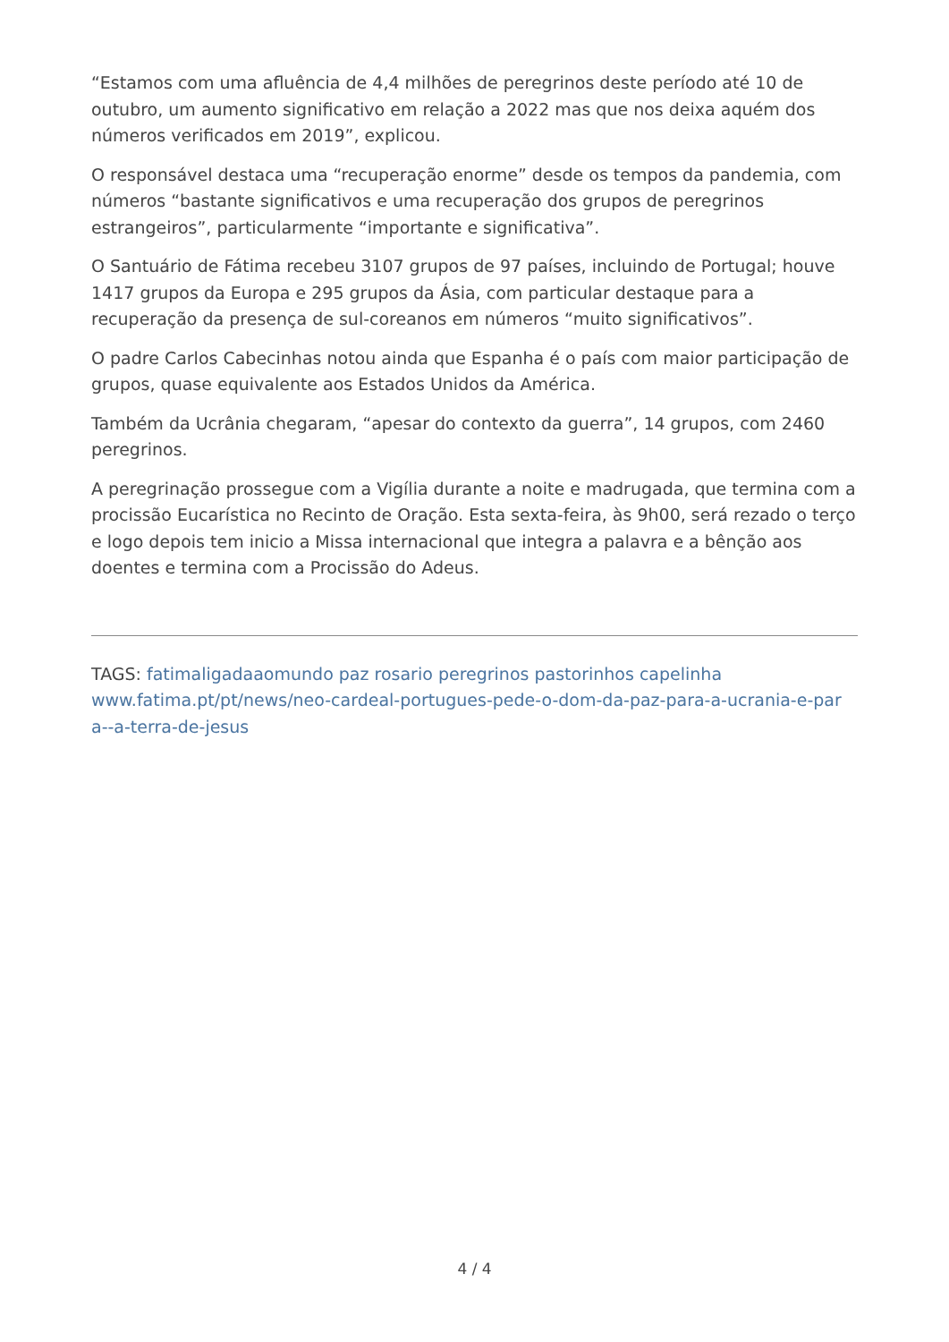“Estamos com uma afluência de 4,4 milhões de peregrinos deste período até 10 de outubro, um aumento significativo em relação a 2022 mas que nos deixa aquém dos números verificados em 2019”, explicou.
O responsável destaca uma “recuperação enorme” desde os tempos da pandemia, com números “bastante significativos e uma recuperação dos grupos de peregrinos estrangeiros”, particularmente “importante e significativa”.
O Santuário de Fátima recebeu 3107 grupos de 97 países, incluindo de Portugal; houve 1417 grupos da Europa e 295 grupos da Ásia, com particular destaque para a recuperação da presença de sul-coreanos em números “muito significativos”.
O padre Carlos Cabecinhas notou ainda que Espanha é o país com maior participação de grupos, quase equivalente aos Estados Unidos da América.
Também da Ucrânia chegaram, “apesar do contexto da guerra”, 14 grupos, com 2460 peregrinos.
A peregrinação prossegue com a Vigília durante a noite e madrugada, que termina com a procissão Eucarística no Recinto de Oração. Esta sexta-feira, às 9h00, será rezado o terço e logo depois tem inicio a Missa internacional que integra a palavra e a bênção aos doentes e termina com a Procissão do Adeus.
TAGS: fatimaligadaaomundo paz rosario peregrinos pastorinhos capelinha
www.fatima.pt/pt/news/neo-cardeal-portugues-pede-o-dom-da-paz-para-a-ucrania-e-par a--a-terra-de-jesus
4 / 4